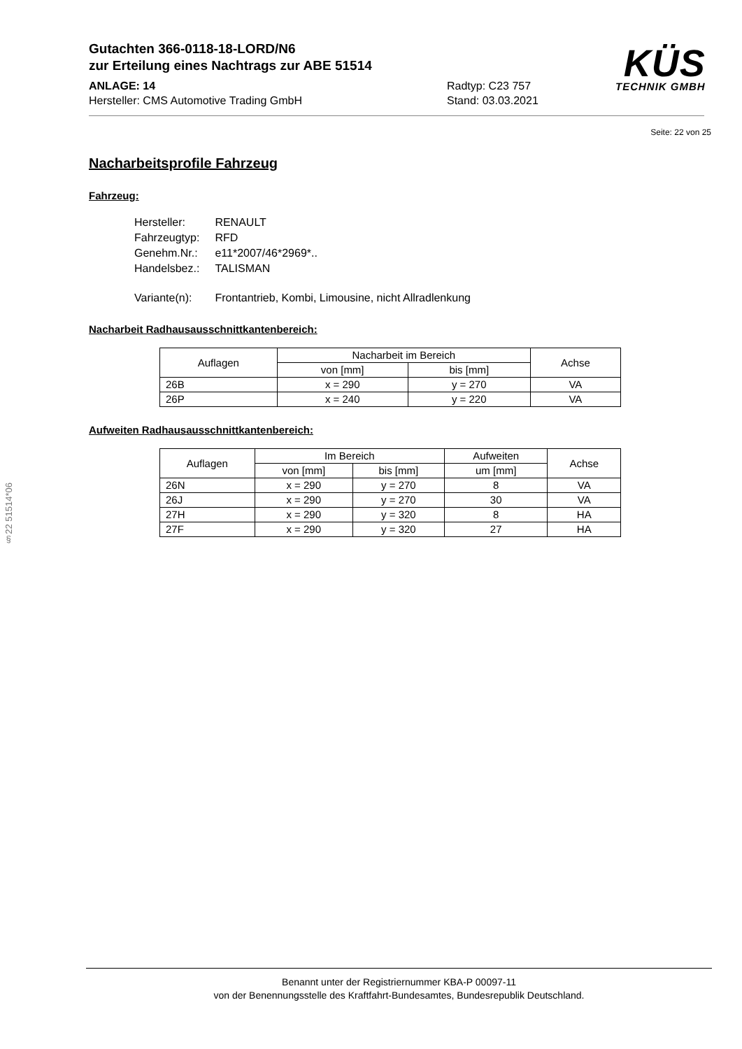Gutachten 366-0118-18-LORD/N6
zur Erteilung eines Nachtrags zur ABE 51514
ANLAGE: 14 Radtyp: C23 757
Hersteller: CMS Automotive Trading GmbH Stand: 03.03.2021
KÜS
TECHNIK GMBH
Seite: 22 von 25
Nacharbeitsprofile Fahrzeug
Fahrzeug:
| Hersteller: | RENAULT |
| Fahrzeugtyp: | RFD |
| Genehm.Nr.: | e11*2007/46*2969*.. |
| Handelsbez.: | TALISMAN |
| Variante(n): | Frontantrieb, Kombi, Limousine, nicht Allradlenkung |
Nacharbeit Radhausausschnittkantenbereich:
| Auflagen | Nacharbeit im Bereich | | Achse |
| --- | --- | --- | --- |
| | von [mm] | bis [mm] | |
| 26B | x = 290 | y = 270 | VA |
| 26P | x = 240 | y = 220 | VA |
Aufweiten Radhausausschnittkantenbereich:
| Auflagen | Im Bereich | | Aufweiten | Achse |
| --- | --- | --- | --- | --- |
| | von [mm] | bis [mm] | um [mm] | |
| 26N | x = 290 | y = 270 | 8 | VA |
| 26J | x = 290 | y = 270 | 30 | VA |
| 27H | x = 290 | y = 320 | 8 | HA |
| 27F | x = 290 | y = 320 | 27 | HA |
§22 51514*06
Benannt unter der Registriernummer KBA-P 00097-11
von der Benennungsstelle des Kraftfahrt-Bundesamtes, Bundesrepublik Deutschland.